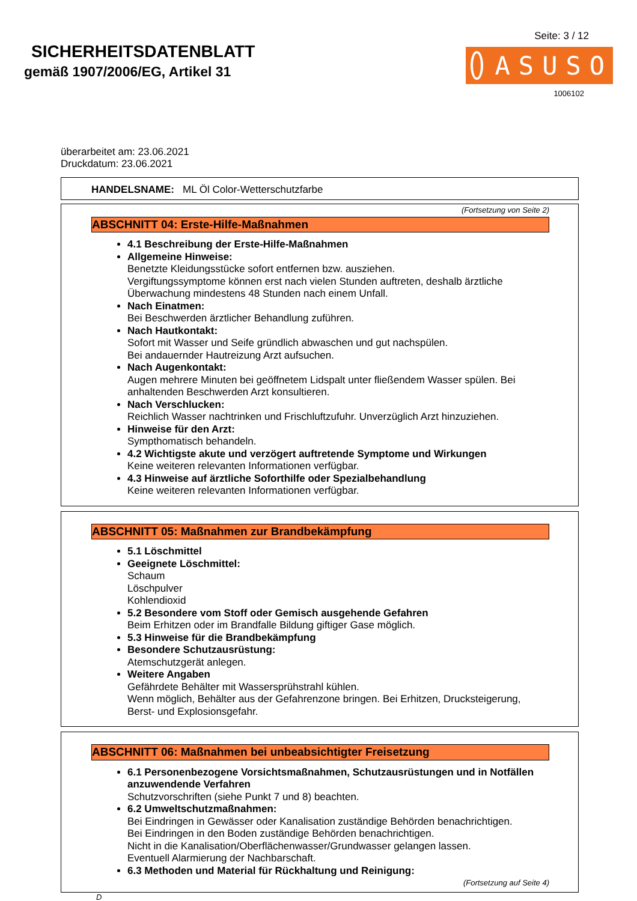SICHERHEITSDATENBLATT
gemäß 1907/2006/EG, Artikel 31
Seite: 3 / 12
ASUSO
1006102
überarbeitet am: 23.06.2021
Druckdatum: 23.06.2021
HANDELSNAME: ML Öl Color-Wetterschutzfarbe
(Fortsetzung von Seite 2)
ABSCHNITT 04: Erste-Hilfe-Maßnahmen
4.1 Beschreibung der Erste-Hilfe-Maßnahmen
Allgemeine Hinweise:
Benetzte Kleidungsstücke sofort entfernen bzw. ausziehen.
Vergiftungssymptome können erst nach vielen Stunden auftreten, deshalb ärztliche Überwachung mindestens 48 Stunden nach einem Unfall.
Nach Einatmen:
Bei Beschwerden ärztlicher Behandlung zuführen.
Nach Hautkontakt:
Sofort mit Wasser und Seife gründlich abwaschen und gut nachspülen.
Bei andauernder Hautreizung Arzt aufsuchen.
Nach Augenkontakt:
Augen mehrere Minuten bei geöffnetem Lidspalt unter fließendem Wasser spülen. Bei anhaltenden Beschwerden Arzt konsultieren.
Nach Verschlucken:
Reichlich Wasser nachtrinken und Frischluftzufuhr. Unverzüglich Arzt hinzuziehen.
Hinweise für den Arzt:
Sympthomatisch behandeln.
4.2 Wichtigste akute und verzögert auftretende Symptome und Wirkungen
Keine weiteren relevanten Informationen verfügbar.
4.3 Hinweise auf ärztliche Soforthilfe oder Spezialbehandlung
Keine weiteren relevanten Informationen verfügbar.
ABSCHNITT 05: Maßnahmen zur Brandbekämpfung
5.1 Löschmittel
Geeignete Löschmittel:
Schaum
Löschpulver
Kohlendioxid
5.2 Besondere vom Stoff oder Gemisch ausgehende Gefahren
Beim Erhitzen oder im Brandfalle Bildung giftiger Gase möglich.
5.3 Hinweise für die Brandbekämpfung
Besondere Schutzausrüstung:
Atemschutzgerät anlegen.
Weitere Angaben
Gefährdete Behälter mit Wassersprühstrahl kühlen.
Wenn möglich, Behälter aus der Gefahrenzone bringen. Bei Erhitzen, Drucksteigerung, Berst- und Explosionsgefahr.
ABSCHNITT 06: Maßnahmen bei unbeabsichtigter Freisetzung
6.1 Personenbezogene Vorsichtsmaßnahmen, Schutzausrüstungen und in Notfällen anzuwendende Verfahren
Schutzvorschriften (siehe Punkt 7 und 8) beachten.
6.2 Umweltschutzmaßnahmen:
Bei Eindringen in Gewässer oder Kanalisation zuständige Behörden benachrichtigen.
Bei Eindringen in den Boden zuständige Behörden benachrichtigen.
Nicht in die Kanalisation/Oberflächenwasser/Grundwasser gelangen lassen.
Eventuell Alarmierung der Nachbarschaft.
6.3 Methoden und Material für Rückhaltung und Reinigung:
(Fortsetzung auf Seite 4)
D